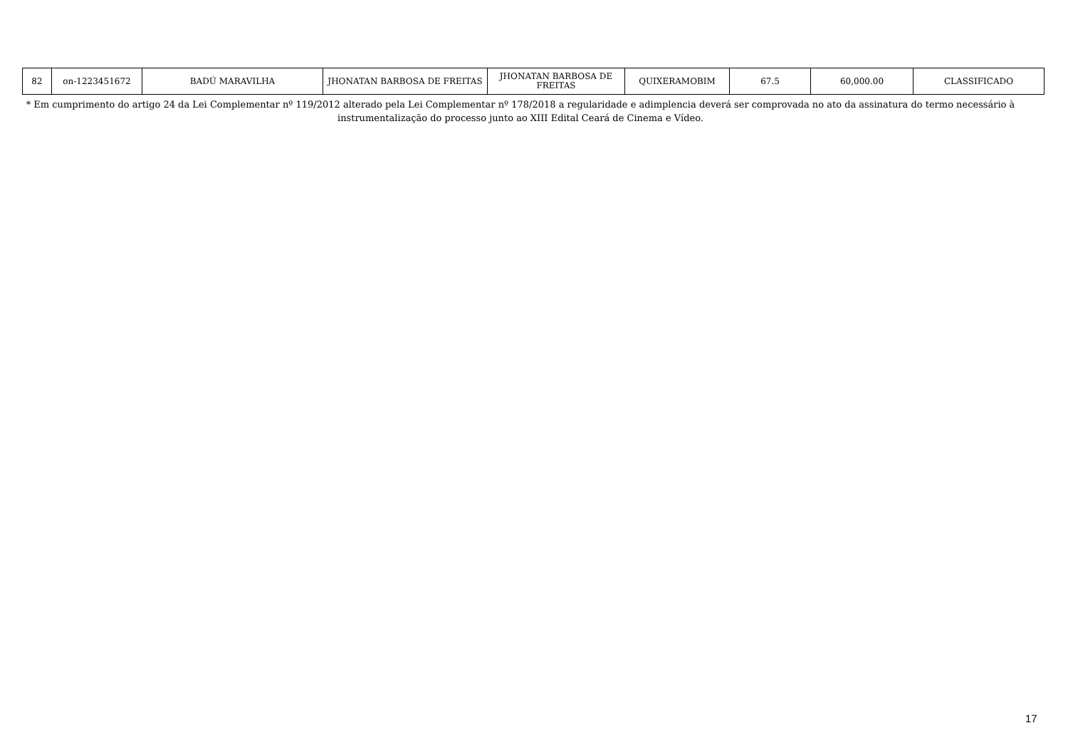| 82 | on-1223451672 | BADÚ MARAVILHA | JHONATAN BARBOSA DE FREITAS | JHONATAN BARBOSA DE FREITAS | QUIXERAMOBIM | 67.5 | 60,000.00 | CLASSIFICADO |
* Em cumprimento do artigo 24 da Lei Complementar nº 119/2012 alterado pela Lei Complementar nº 178/2018 a regularidade e adimplencia deverá ser comprovada no ato da assinatura do termo necessário à instrumentalização do processo junto ao XIII Edital Ceará de Cinema e Vídeo.
17